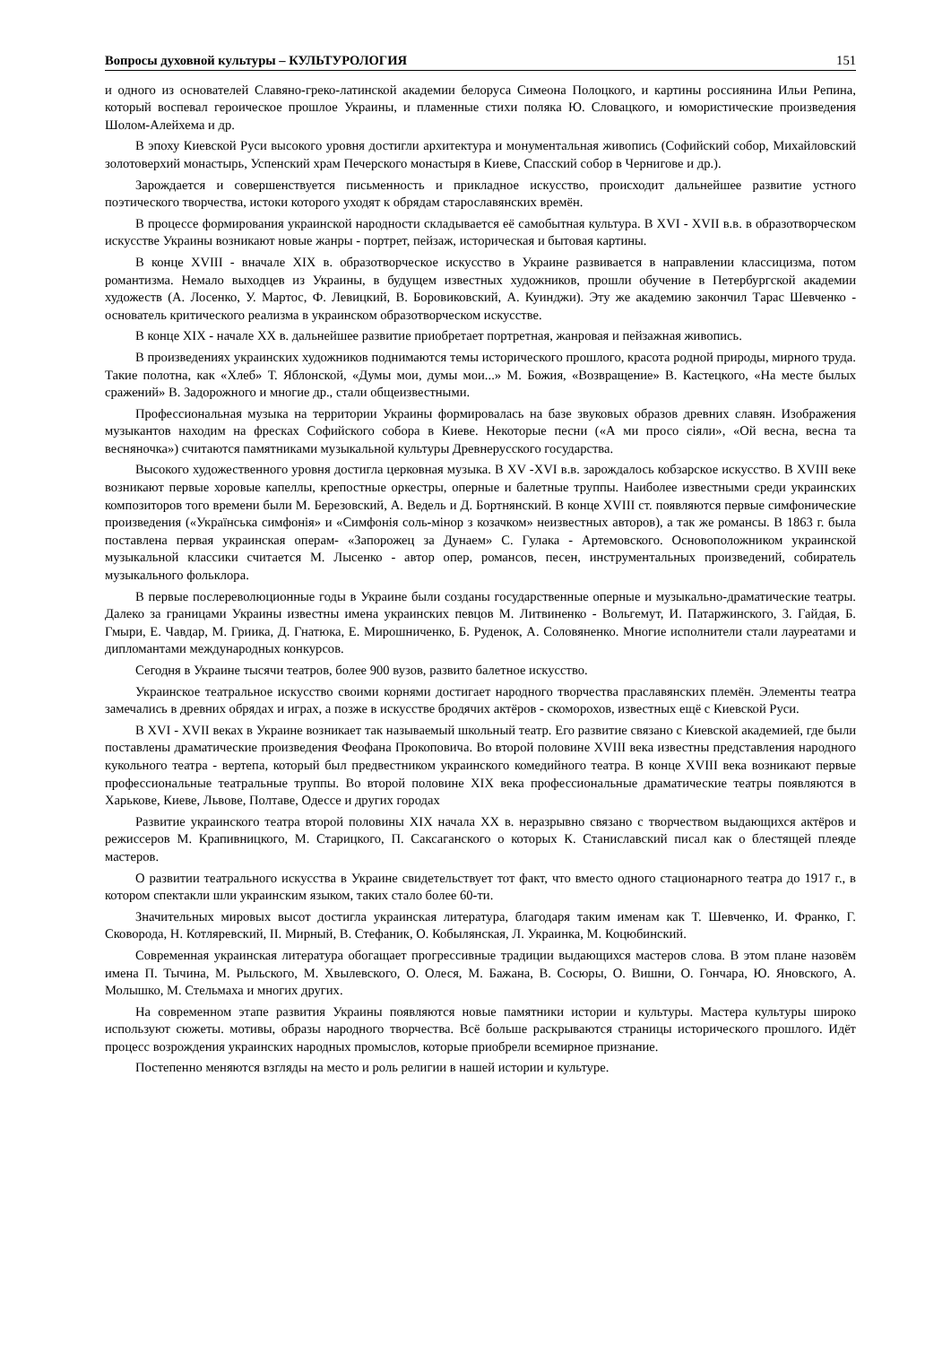Вопросы духовной культуры – КУЛЬТУРОЛОГИЯ 151
и одного из основателей Славяно-греко-латинской академии белоруса Симеона Полоцкого, и картины россиянина Ильи Репина, который воспевал героическое прошлое Украины, и пламенные стихи поляка Ю. Словацкого, и юмористические произведения Шолом-Алейхема и др.
В эпоху Киевской Руси высокого уровня достигли архитектура и монументальная живопись (Софийский собор, Михайловский золотоверхий монастырь, Успенский храм Печерского монастыря в Киеве, Спасский собор в Чернигове и др.).
Зарождается и совершенствуется письменность и прикладное искусство, происходит дальнейшее развитие устного поэтического творчества, истоки которого уходят к обрядам старославянских времён.
В процессе формирования украинской народности складывается её самобытная культура. В XVI - XVII в.в. в образотворческом искусстве Украины возникают новые жанры - портрет, пейзаж, историческая и бытовая картины.
В конце XVIII - вначале XIX в. образотворческое искусство в Украине развивается в направлении классицизма, потом романтизма. Немало выходцев из Украины, в будущем известных художников, прошли обучение в Петербургской академии художеств (А. Лосенко, У. Мартос, Ф. Левицкий, В. Боровиковский, А. Куинджи). Эту же академию закончил Тарас Шевченко - основатель критического реализма в украинском образотворческом искусстве.
В конце XIX - начале XX в. дальнейшее развитие приобретает портретная, жанровая и пейзажная живопись.
В произведениях украинских художников поднимаются темы исторического прошлого, красота родной природы, мирного труда. Такие полотна, как «Хлеб» Т. Яблонской, «Думы мои, думы мои...» М. Божия, «Возвращение» В. Кастецкого, «На месте былых сражений» В. Задорожного и многие др., стали общеизвестными.
Профессиональная музыка на территории Украины формировалась на базе звуковых образов древних славян. Изображения музыкантов находим на фресках Софийского собора в Киеве. Некоторые песни («А ми просо сіяли», «Ой весна, весна та весняночка») считаются памятниками музыкальной культуры Древнерусского государства.
Высокого художественного уровня достигла церковная музыка. В XV -XVI в.в. зарождалось кобзарское искусство. В XVIII веке возникают первые хоровые капеллы, крепостные оркестры, оперные и балетные труппы. Наиболее известными среди украинских композиторов того времени были М. Березовский, А. Ведель и Д. Бортнянский. В конце XVIII ст. появляются первые симфонические произведения («Українська симфонія» и «Симфонія соль-мінор з козачком» неизвестных авторов), а так же романсы. В 1863 г. была поставлена первая украинская операм- «Запорожец за Дунаем» С. Гулака - Артемовского. Основоположником украинской музыкальной классики считается М. Лысенко - автор опер, романсов, песен, инструментальных произведений, собиратель музыкального фольклора.
В первые послереволюционные годы в Украине были созданы государственные оперные и музыкально-драматические театры. Далеко за границами Украины известны имена украинских певцов М. Литвиненко - Вольгемут, И. Патаржинского, 3. Гайдая, Б. Гмыри, Е. Чавдар, М. Гриика, Д. Гнатюка, Е. Мирошниченко, Б. Руденок, А. Соловяненко. Многие исполнители стали лауреатами и дипломантами международных конкурсов.
Сегодня в Украине тысячи театров, более 900 вузов, развито балетное искусство.
Украинское театральное искусство своими корнями достигает народного творчества праславянских племён. Элементы театра замечались в древних обрядах и играх, а позже в искусстве бродячих актёров - скоморохов, известных ещё с Киевской Руси.
В XVI - XVII веках в Украине возникает так называемый школьный театр. Его развитие связано с Киевской академией, где были поставлены драматические произведения Феофана Прокоповича. Во второй половине XVIII века известны представления народного кукольного театра - вертепа, который был предвестником украинского комедийного театра. В конце XVIII века возникают первые профессиональные театральные труппы. Во второй половине XIX века профессиональные драматические театры появляются в Харькове, Киеве, Львове, Полтаве, Одессе и других городах
Развитие украинского театра второй половины XIX начала XX в. неразрывно связано с творчеством выдающихся актёров и режиссеров М. Крапивницкого, М. Старицкого, П. Саксаганского о которых К. Станиславский писал как о блестящей плеяде мастеров.
О развитии театрального искусства в Украине свидетельствует тот факт, что вместо одного стационарного театра до 1917 г., в котором спектакли шли украинским языком, таких стало более 60-ти.
Значительных мировых высот достигла украинская литература, благодаря таким именам как Т. Шевченко, И. Франко, Г. Сковорода, Н. Котляревский, II. Мирный, В. Стефаник, О. Кобылянская, Л. Украинка, М. Коцюбинский.
Современная украинская литература обогащает прогрессивные традиции выдающихся мастеров слова. В этом плане назовём имена П. Тычина, М. Рыльского, М. Хвылевского, О. Олеся, М. Бажана, В. Сосюры, О. Вишни, О. Гончара, Ю. Яновского, А. Молышко, М. Стельмаха и многих других.
На современном этапе развития Украины появляются новые памятники истории и культуры. Мастера культуры широко используют сюжеты. мотивы, образы народного творчества. Всё больше раскрываются страницы исторического прошлого. Идёт процесс возрождения украинских народных промыслов, которые приобрели всемирное признание.
Постепенно меняются взгляды на место и роль религии в нашей истории и культуре.